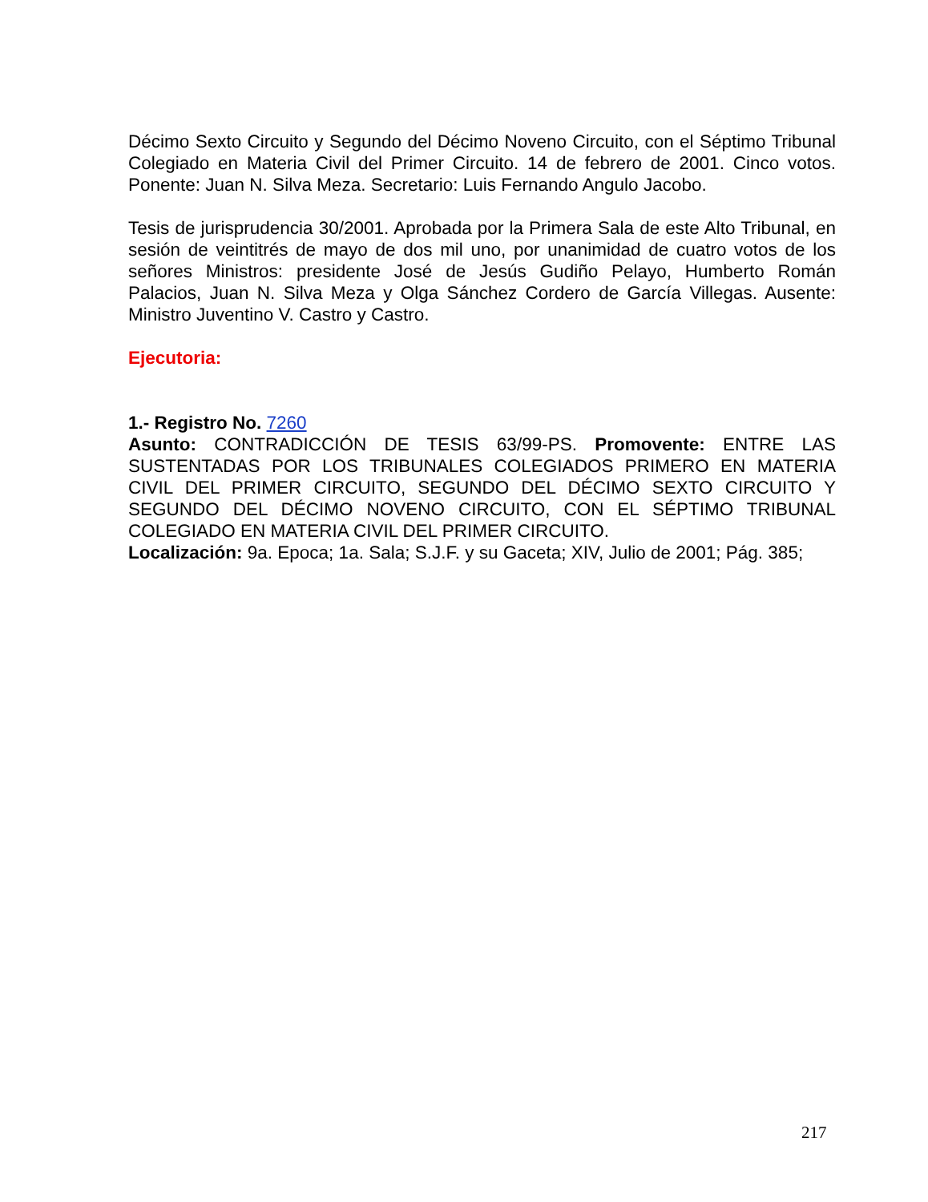Décimo Sexto Circuito y Segundo del Décimo Noveno Circuito, con el Séptimo Tribunal Colegiado en Materia Civil del Primer Circuito. 14 de febrero de 2001. Cinco votos. Ponente: Juan N. Silva Meza. Secretario: Luis Fernando Angulo Jacobo.
Tesis de jurisprudencia 30/2001. Aprobada por la Primera Sala de este Alto Tribunal, en sesión de veintitrés de mayo de dos mil uno, por unanimidad de cuatro votos de los señores Ministros: presidente José de Jesús Gudiño Pelayo, Humberto Román Palacios, Juan N. Silva Meza y Olga Sánchez Cordero de García Villegas. Ausente: Ministro Juventino V. Castro y Castro.
Ejecutoria:
1.- Registro No. 7260
Asunto: CONTRADICCIÓN DE TESIS 63/99-PS. Promovente: ENTRE LAS SUSTENTADAS POR LOS TRIBUNALES COLEGIADOS PRIMERO EN MATERIA CIVIL DEL PRIMER CIRCUITO, SEGUNDO DEL DÉCIMO SEXTO CIRCUITO Y SEGUNDO DEL DÉCIMO NOVENO CIRCUITO, CON EL SÉPTIMO TRIBUNAL COLEGIADO EN MATERIA CIVIL DEL PRIMER CIRCUITO.
Localización: 9a. Epoca; 1a. Sala; S.J.F. y su Gaceta; XIV, Julio de 2001; Pág. 385;
217